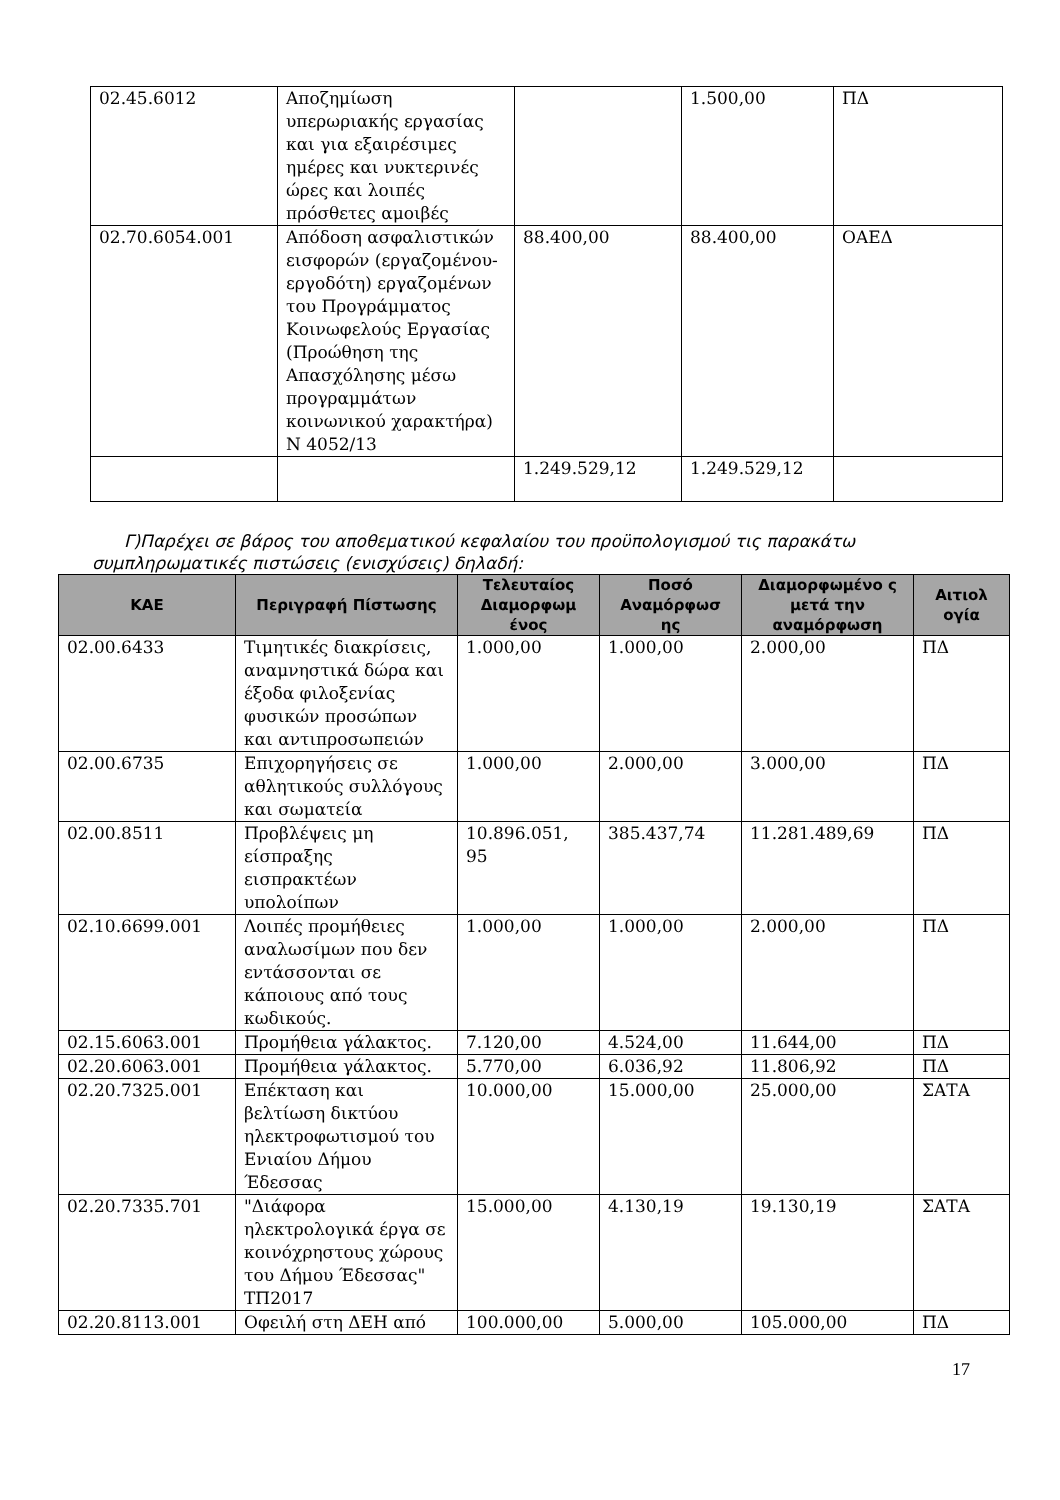| 02.45.6012 | Αποζημίωση υπερωριακής εργασίας και για εξαιρέσιμες ημέρες και νυκτερινές ώρες και λοιπές πρόσθετες αμοιβές | | 1.500,00 | ΠΔ |
| 02.70.6054.001 | Απόδοση ασφαλιστικών εισφορών (εργαζομένου-εργοδότη) εργαζομένων του Προγράμματος Κοινωφελούς Εργασίας (Προώθηση της Απασχόλησης μέσω προγραμμάτων κοινωνικού χαρακτήρα) Ν 4052/13 | 88.400,00 | 88.400,00 | ΟΑΕΔ |
| | | 1.249.529,12 | 1.249.529,12 | |
Γ)Παρέχει σε βάρος του αποθεματικού κεφαλαίου του προϋπολογισμού τις παρακάτω συμπληρωματικές πιστώσεις (ενισχύσεις) δηλαδή:
| ΚΑΕ | Περιγραφή Πίστωσης | Τελευταίος Διαμορφωμ ένος | Ποσό Αναμόρφωσ ης | Διαμορφωμένο ς μετά την αναμόρφωση | Αιτιολ ογία |
| --- | --- | --- | --- | --- | --- |
| 02.00.6433 | Τιμητικές διακρίσεις, αναμνηστικά δώρα και έξοδα φιλοξενίας φυσικών προσώπων και αντιπροσωπειών | 1.000,00 | 1.000,00 | 2.000,00 | ΠΔ |
| 02.00.6735 | Επιχορηγήσεις σε αθλητικούς συλλόγους και σωματεία | 1.000,00 | 2.000,00 | 3.000,00 | ΠΔ |
| 02.00.8511 | Προβλέψεις μη είσπραξης εισπρακτέων υπολοίπων | 10.896.051, 95 | 385.437,74 | 11.281.489,69 | ΠΔ |
| 02.10.6699.001 | Λοιπές προμήθειες αναλωσίμων που δεν εντάσσονται σε κάποιους από τους κωδικούς. | 1.000,00 | 1.000,00 | 2.000,00 | ΠΔ |
| 02.15.6063.001 | Προμήθεια γάλακτος. | 7.120,00 | 4.524,00 | 11.644,00 | ΠΔ |
| 02.20.6063.001 | Προμήθεια γάλακτος. | 5.770,00 | 6.036,92 | 11.806,92 | ΠΔ |
| 02.20.7325.001 | Επέκταση και βελτίωση δικτύου ηλεκτροφωτισμού του Ενιαίου Δήμου Έδεσσας | 10.000,00 | 15.000,00 | 25.000,00 | ΣΑΤΑ |
| 02.20.7335.701 | "Διάφορα ηλεκτρολογικά έργα σε κοινόχρηστους χώρους του Δήμου Έδεσσας" ΤΠ2017 | 15.000,00 | 4.130,19 | 19.130,19 | ΣΑΤΑ |
| 02.20.8113.001 | Οφειλή στη ΔΕΗ από | 100.000,00 | 5.000,00 | 105.000,00 | ΠΔ |
17